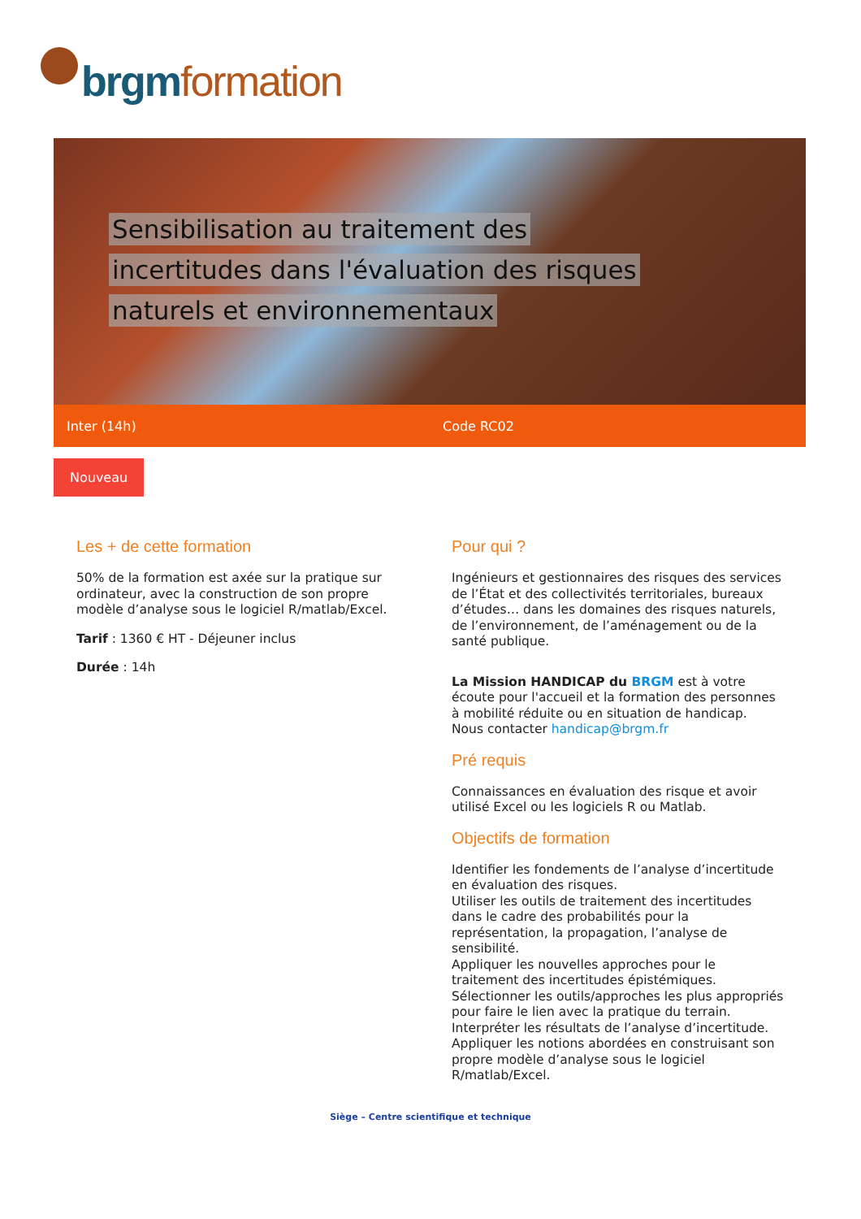brgm formation
Sensibilisation au traitement des
incertitudes dans l'évaluation des risques
naturels et environnementaux
Inter (14h) Code RC02
Nouveau
Les + de cette formation
50% de la formation est axée sur la pratique sur ordinateur, avec la construction de son propre modèle d’analyse sous le logiciel R/matlab/Excel.
Tarif : 1360 € HT - Déjeuner inclus
Durée : 14h
Pour qui ?
Ingénieurs et gestionnaires des risques des services de l’État et des collectivités territoriales, bureaux d’études… dans les domaines des risques naturels, de l’environnement, de l’aménagement ou de la santé publique.
La Mission HANDICAP du BRGM est à votre écoute pour l'accueil et la formation des personnes à mobilité réduite ou en situation de handicap.
Nous contacter handicap@brgm.fr
Pré requis
Connaissances en évaluation des risque et avoir utilisé Excel ou les logiciels R ou Matlab.
Objectifs de formation
Identifier les fondements de l’analyse d’incertitude en évaluation des risques.
Utiliser les outils de traitement des incertitudes dans le cadre des probabilités pour la représentation, la propagation, l’analyse de sensibilité.
Appliquer les nouvelles approches pour le traitement des incertitudes épistémiques.
Sélectionner les outils/approches les plus appropriés pour faire le lien avec la pratique du terrain.
Interpréter les résultats de l’analyse d’incertitude.
Appliquer les notions abordées en construisant son propre modèle d’analyse sous le logiciel R/matlab/Excel.
Siège – Centre scientifique et technique